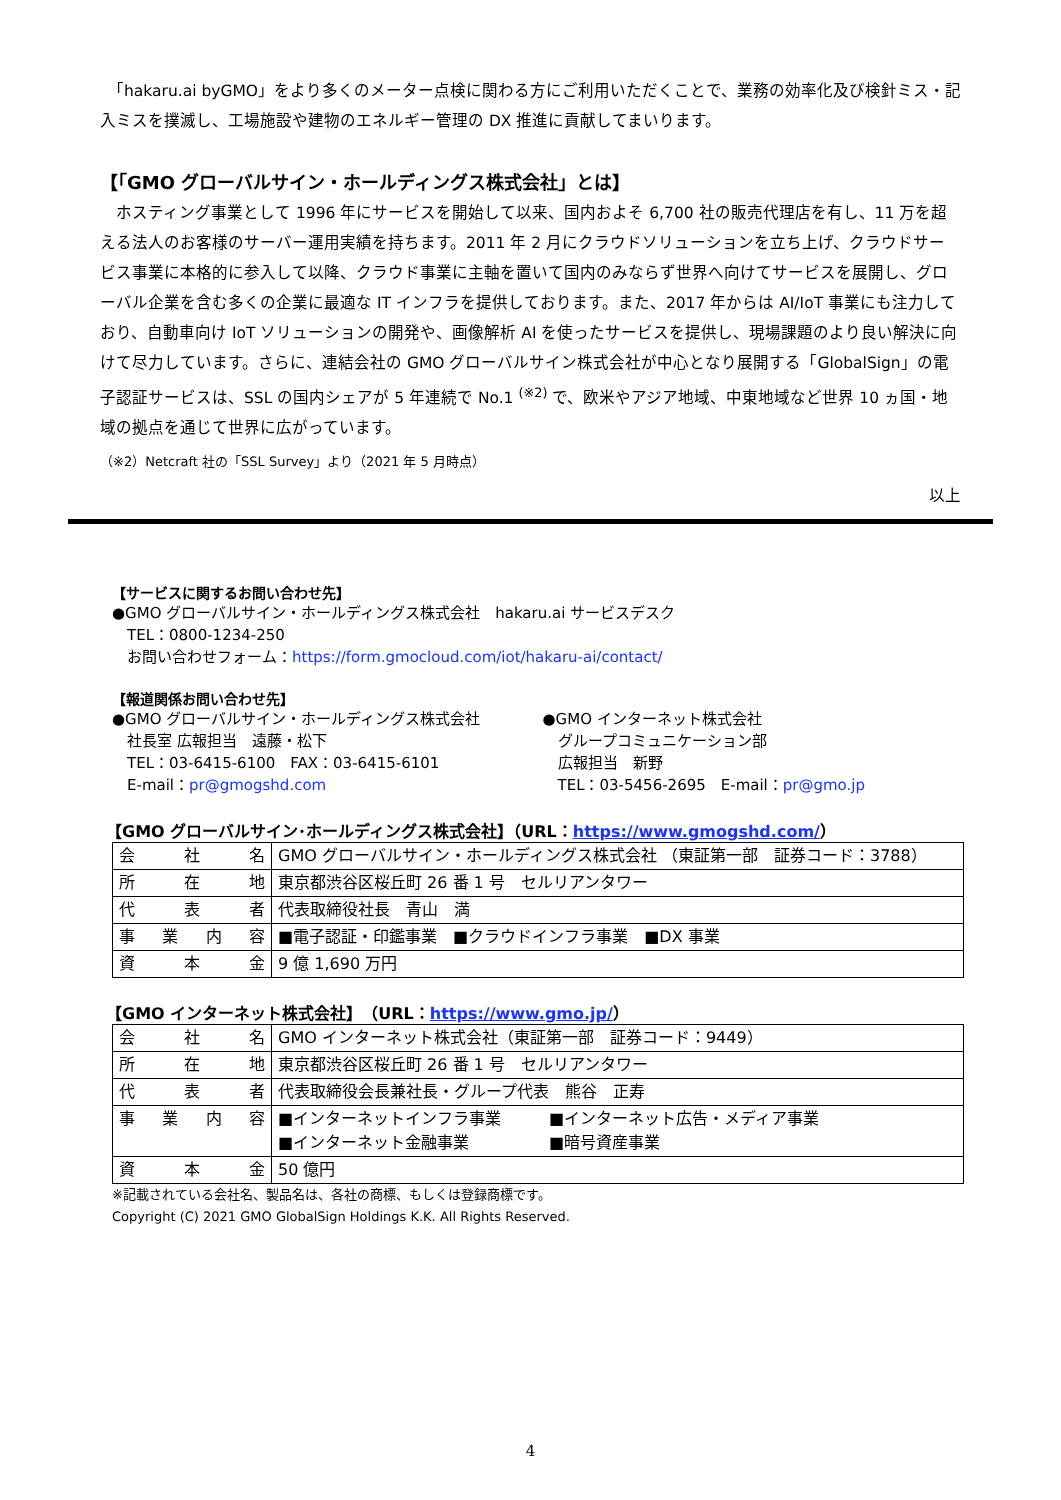「hakaru.ai byGMO」をより多くのメーター点検に関わる方にご利用いただくことで、業務の効率化及び検針ミス・記入ミスを撲滅し、工場施設や建物のエネルギー管理の DX 推進に貢献してまいります。
【「GMO グローバルサイン・ホールディングス株式会社」とは】
　ホスティング事業として 1996 年にサービスを開始して以来、国内およそ 6,700 社の販売代理店を有し、11 万を超える法人のお客様のサーバー運用実績を持ちます。2011 年 2 月にクラウドソリューションを立ち上げ、クラウドサービス事業に本格的に参入して以降、クラウド事業に主軸を置いて国内のみならず世界へ向けてサービスを展開し、グローバル企業を含む多くの企業に最適な IT インフラを提供しております。また、2017 年からは AI/IoT 事業にも注力しており、自動車向け IoT ソリューションの開発や、画像解析 AI を使ったサービスを提供し、現場課題のより良い解決に向けて尽力しています。さらに、連結会社の GMO グローバルサイン株式会社が中心となり展開する「GlobalSign」の電子認証サービスは、SSL の国内シェアが 5 年連続で No.1 <sup>(※2)</sup> で、欧米やアジア地域、中東地域など世界 10 ヵ国・地域の拠点を通じて世界に広がっています。
（※2）Netcraft 社の「SSL Survey」より（2021 年 5 月時点）
以上
【サービスに関するお問い合わせ先】
●GMO グローバルサイン・ホールディングス株式会社　hakaru.ai サービスデスク
　TEL：0800-1234-250
　お問い合わせフォーム：https://form.gmocloud.com/iot/hakaru-ai/contact/
【報道関係お問い合わせ先】
●GMO グローバルサイン・ホールディングス株式会社
　社長室 広報担当　遠藤・松下
　TEL：03-6415-6100　FAX：03-6415-6101
　E-mail：pr@gmogshd.com
●GMO インターネット株式会社
　グループコミュニケーション部
　広報担当　新野
　TEL：03-5456-2695　E-mail：pr@gmo.jp
【GMO グローバルサイン･ホールディングス株式会社】（URL：https://www.gmogshd.com/）
| 会社名 | GMO グローバルサイン・ホールディングス株式会社 （東証第一部 証券コード：3788） |
| 所在地 | 東京都渋谷区桜丘町 26 番 1 号 セルリアンタワー |
| 代表者 | 代表取締役社長 青山 満 |
| 事業内容 | ■電子認証・印鑑事業 ■クラウドインフラ事業 ■DX 事業 |
| 資本金 | 9 億 1,690 万円 |
【GMO インターネット株式会社】　（URL：https://www.gmo.jp/）
| 会社名 | GMO インターネット株式会社（東証第一部 証券コード：9449） |
| 所在地 | 東京都渋谷区桜丘町 26 番 1 号 セルリアンタワー |
| 代表者 | 代表取締役会長兼社長・グループ代表 熊谷 正寿 |
| 事業内容 | ■インターネットインフラ事業 ■インターネット広告・メディア事業 ■インターネット金融事業 ■暗号資産事業 |
| 資本金 | 50 億円 |
※記載されている会社名、製品名は、各社の商標、もしくは登録商標です。
Copyright (C) 2021 GMO GlobalSign Holdings K.K. All Rights Reserved.
4